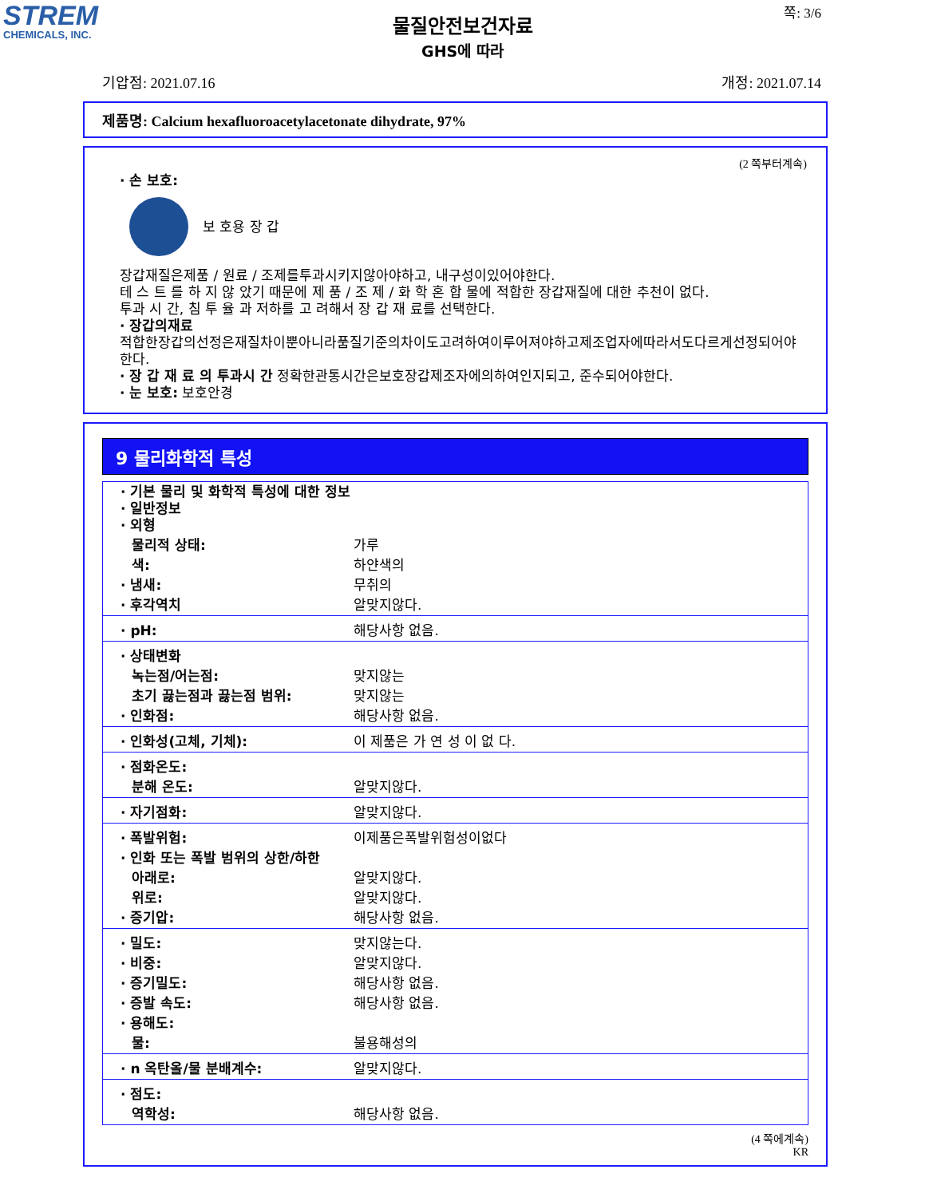STREM
CHEMICALS, INC.
쪽: 3/6
물질안전보건자료
GHS에 따라
기압점: 2021.07.16 개정: 2021.07.14
제품명: Calcium hexafluoroacetylacetonate dihydrate, 97%
(2 쪽부터계속)
· 손 보호:
보 호용 장 갑
장갑재질은제품 / 원료 / 조제를투과시키지않아야하고, 내구성이있어야한다.
테 스 트 를 하 지 않 았기 때문에 제 품 / 조 제 / 화 학 혼 합 물에 적합한 장갑재질에 대한 추천이 없다.
투과 시 간, 침 투 율 과 저하를 고 려해서 장 갑 재 료를 선택한다.
· 장갑의재료
적합한장갑의선정은재질차이뿐아니라품질기준의차이도고려하여이루어져야하고제조업자에따라서도다르게선정되어야한다.
· 장 갑 재 료 의 투과시 간 정확한관통시간은보호장갑제조자에의하여인지되고, 준수되어야한다.
· 눈 보호: 보호안경
9 물리화학적 특성
| · 기본 물리 및 화학적 특성에 대한 정보 · 일반정보 · 외형 | |
| 물리적 상태: | 가루 |
| 색: | 하얀색의 |
| · 냄새: | 무취의 |
| · 후각역치 | 알맞지않다. |
| · pH: | 해당사항 없음. |
| · 상태변화 | |
| 녹는점/어는점: | 맞지않는 |
| 초기 끓는점과 끓는점 범위: | 맞지않는 |
| · 인화점: | 해당사항 없음. |
| · 인화성(고체, 기체): | 이 제품은 가 연 성 이 없 다. |
| · 점화온도: | |
| 분해 온도: | 알맞지않다. |
| · 자기점화: | 알맞지않다. |
| · 폭발위험: | 이제품은폭발위험성이없다 |
| · 인화 또는 폭발 범위의 상한/하한 | |
| 아래로: | 알맞지않다. |
| 위로: | 알맞지않다. |
| · 증기압: | 해당사항 없음. |
| · 밀도: | 맞지않는다. |
| · 비중: | 알맞지않다. |
| · 증기밀도: | 해당사항 없음. |
| · 증발 속도: | 해당사항 없음. |
| · 용해도: | |
| 물: | 불용해성의 |
| · n 옥탄올/물 분배계수: | 알맞지않다. |
| · 점도: | |
| 역학성: | 해당사항 없음. |
(4 쪽에계속)
KR